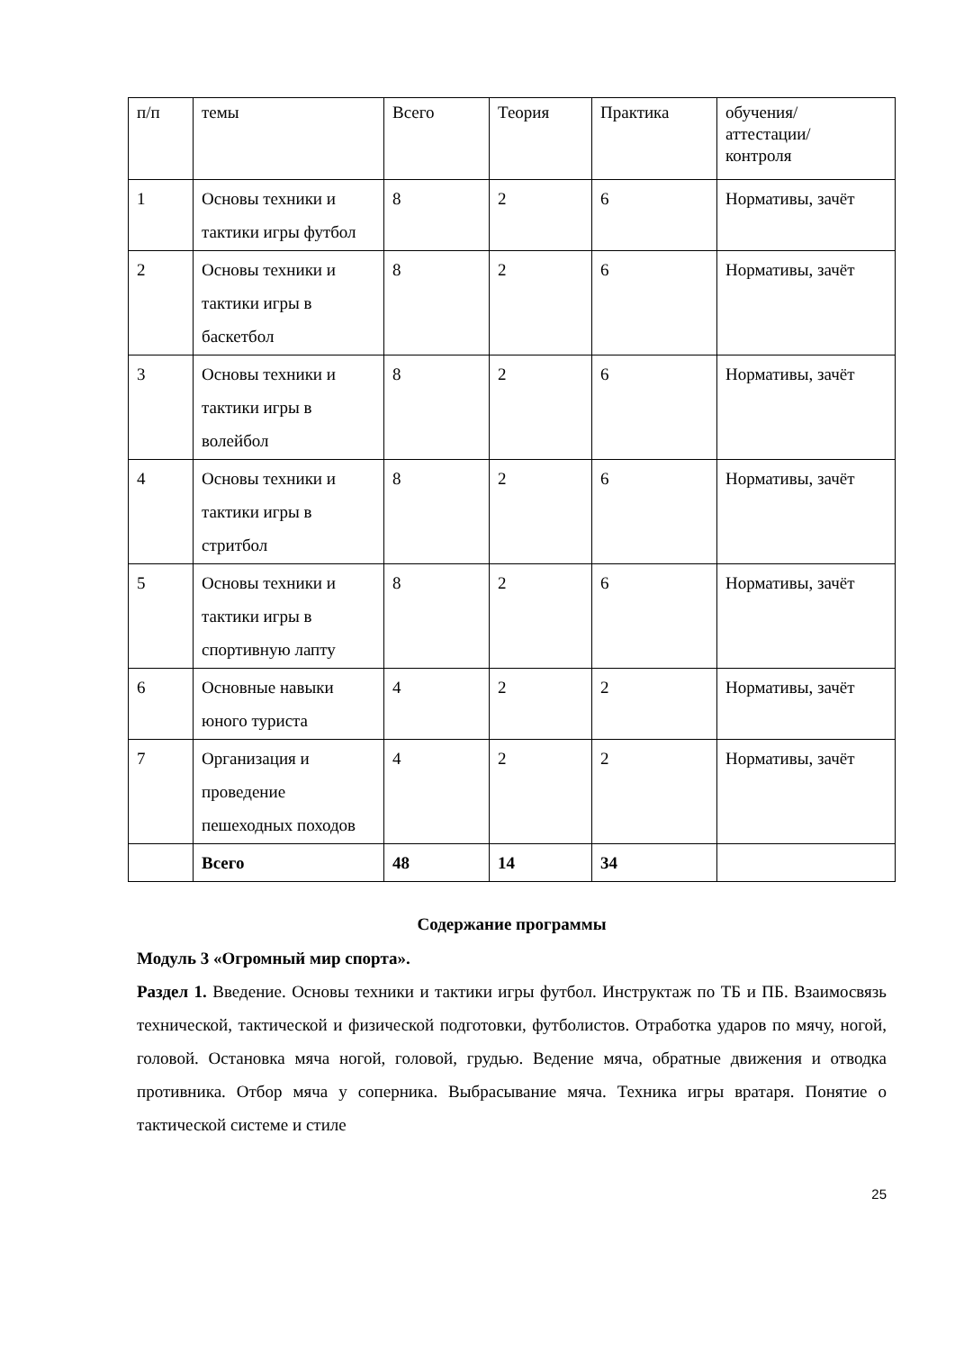| п/п | темы | Всего | Теория | Практика | обучения/ аттестации/ контроля |
| 1 | Основы техники и тактики игры футбол | 8 | 2 | 6 | Нормативы, зачёт |
| 2 | Основы техники и тактики игры в баскетбол | 8 | 2 | 6 | Нормативы, зачёт |
| 3 | Основы техники и тактики игры в волейбол | 8 | 2 | 6 | Нормативы, зачёт |
| 4 | Основы техники и тактики игры в стритбол | 8 | 2 | 6 | Нормативы, зачёт |
| 5 | Основы техники и тактики игры в спортивную лапту | 8 | 2 | 6 | Нормативы, зачёт |
| 6 | Основные навыки юного туриста | 4 | 2 | 2 | Нормативы, зачёт |
| 7 | Организация и проведение пешеходных походов | 4 | 2 | 2 | Нормативы, зачёт |
| | Всего | 48 | 14 | 34 | |
Содержание программы
Модуль 3 «Огромный мир спорта».
Раздел 1. Введение. Основы техники и тактики игры футбол. Инструктаж по ТБ и ПБ. Взаимосвязь технической, тактической и физической подготовки, футболистов. Отработка ударов по мячу, ногой, головой. Остановка мяча ногой, головой, грудью. Ведение мяча, обратные движения и отводка противника. Отбор мяча у соперника. Выбрасывание мяча. Техника игры вратаря. Понятие о тактической системе и стиле
25